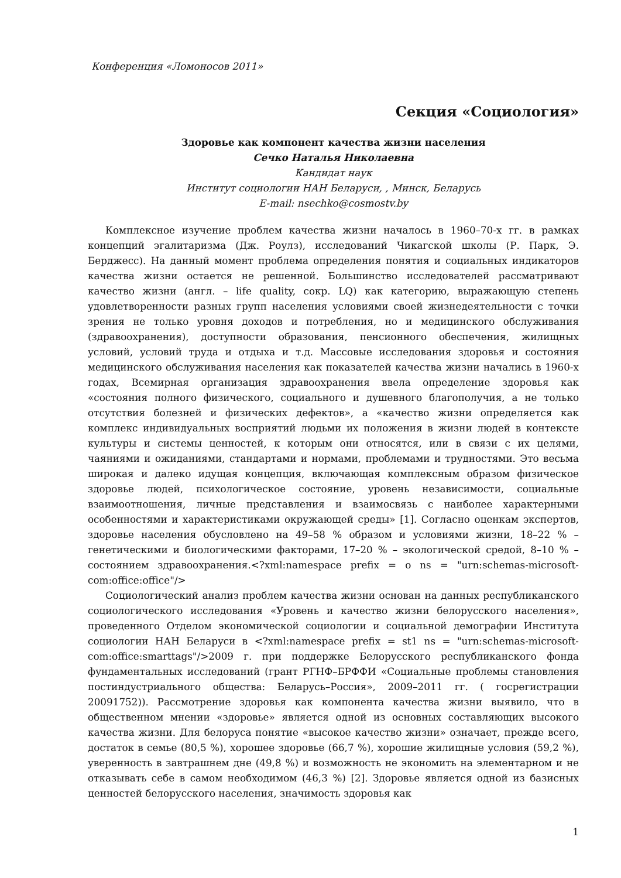Конференция «Ломоносов 2011»
Секция «Социология»
Здоровье как компонент качества жизни населения
Сечко Наталья Николаевна
Кандидат наук
Институт социологии НАН Беларуси, , Минск, Беларусь
E-mail: nsechko@cosmostv.by
Комплексное изучение проблем качества жизни началось в 1960–70-х гг. в рамках концепций эгалитаризма (Дж. Роулз), исследований Чикагской школы (Р. Парк, Э. Берджесс). На данный момент проблема определения понятия и социальных индикаторов качества жизни остается не решенной. Большинство исследователей рассматривают качество жизни (англ. – life quality, сокр. LQ) как категорию, выражающую степень удовлетворенности разных групп населения условиями своей жизнедеятельности с точки зрения не только уровня доходов и потребления, но и медицинского обслуживания (здравоохранения), доступности образования, пенсионного обеспечения, жилищных условий, условий труда и отдыха и т.д. Массовые исследования здоровья и состояния медицинского обслуживания населения как показателей качества жизни начались в 1960-х годах, Всемирная организация здравоохранения ввела определение здоровья как «состояния полного физического, социального и душевного благополучия, а не только отсутствия болезней и физических дефектов», а «качество жизни определяется как комплекс индивидуальных восприятий людьми их положения в жизни людей в контексте культуры и системы ценностей, к которым они относятся, или в связи с их целями, чаяниями и ожиданиями, стандартами и нормами, проблемами и трудностями. Это весьма широкая и далеко идущая концепция, включающая комплексным образом физическое здоровье людей, психологическое состояние, уровень независимости, социальные взаимоотношения, личные представления и взаимосвязь с наиболее характерными особенностями и характеристиками окружающей среды» [1]. Согласно оценкам экспертов, здоровье населения обусловлено на 49–58 % образом и условиями жизни, 18–22 % – генетическими и биологическими факторами, 17–20 % – экологической средой, 8–10 % – состоянием здравоохранения.<?xml:namespace prefix = o ns = "urn:schemas-microsoft-com:office:office"/>
Социологический анализ проблем качества жизни основан на данных республиканского социологического исследования «Уровень и качество жизни белорусского населения», проведенного Отделом экономической социологии и социальной демографии Института социологии НАН Беларуси в <?xml:namespace prefix = st1 ns = "urn:schemas-microsoft-com:office:smarttags"/>2009 г. при поддержке Белорусского республиканского фонда фундаментальных исследований (грант РГНФ–БРФФИ «Социальные проблемы становления постиндустриального общества: Беларусь–Россия», 2009–2011 гг. ( госрегистрации 20091752)). Рассмотрение здоровья как компонента качества жизни выявило, что в общественном мнении «здоровье» является одной из основных составляющих высокого качества жизни. Для белоруса понятие «высокое качество жизни» означает, прежде всего, достаток в семье (80,5 %), хорошее здоровье (66,7 %), хорошие жилищные условия (59,2 %), уверенность в завтрашнем дне (49,8 %) и возможность не экономить на элементарном и не отказывать себе в самом необходимом (46,3 %) [2]. Здоровье является одной из базисных ценностей белорусского населения, значимость здоровья как
1